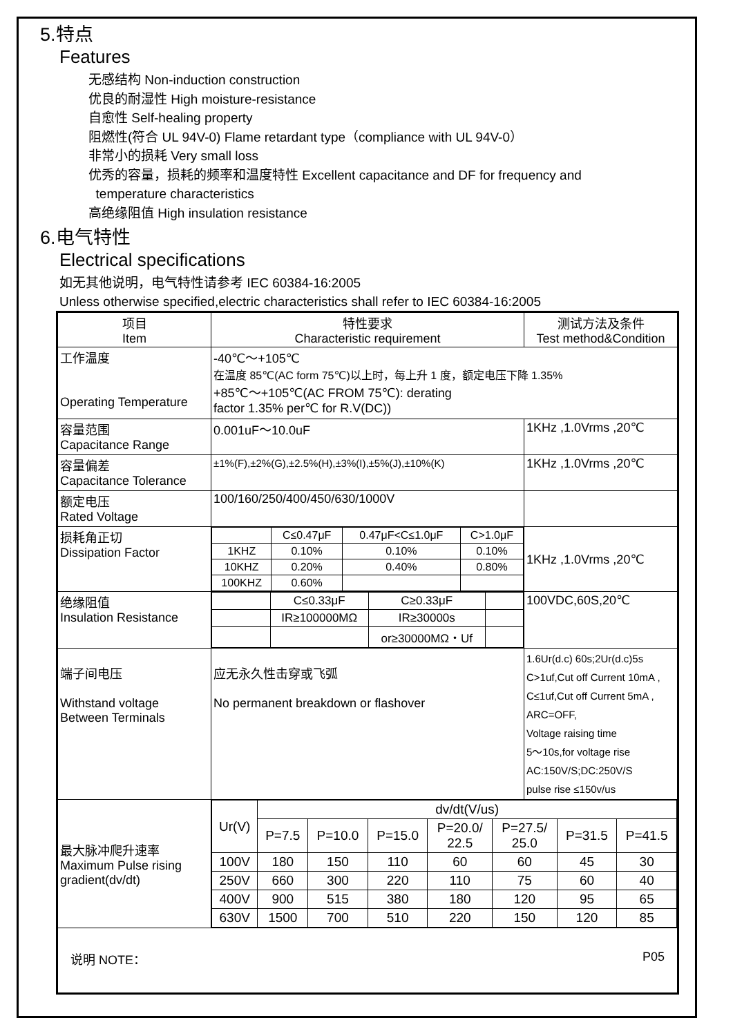5.特点
Features
无感结构 Non-induction construction
优良的耐湿性 High moisture-resistance
自愈性 Self-healing property
阻燃性(符合 UL 94V-0) Flame retardant type（compliance with UL 94V-0）
非常小的损耗 Very small loss
优秀的容量，损耗的频率和温度特性 Excellent capacitance and DF for frequency and
temperature characteristics
高绝缘阻值 High insulation resistance
6.电气特性
Electrical specifications
如无其他说明，电气特性请参考 IEC 60384-16:2005
Unless otherwise specified,electric characteristics shall refer to IEC 60384-16:2005
| 项目 Item | 特性要求 Characteristic requirement | 测试方法及条件 Test method&Condition |
| --- | --- | --- |
| 工作温度 Operating Temperature | -40℃～+105℃ 在温度 85℃(AC form 75℃)以上时，每上升 1 度，额定电压下降 1.35% +85℃～+105℃(AC FROM 75℃): derating factor 1.35% per℃ for R.V(DC)) | |
| 容量范围 Capacitance Range | 0.001uF～10.0uF | 1KHz ,1.0Vrms ,20℃ |
| 容量偏差 Capacitance Tolerance | ±1%(F),±2%(G),±2.5%(H),±3%(I),±5%(J),±10%(K) | 1KHz ,1.0Vrms ,20℃ |
| 额定电压 Rated Voltage | 100/160/250/400/450/630/1000V | |
| 损耗角正切 Dissipation Factor | / / C≤0.47μF / 0.47μF<C≤1.0μF / C>1.0μF / / 1KHZ / 0.10% / 0.10% / 0.10% / / 10KHZ / 0.20% / 0.40% / 0.80% / / 100KHZ / 0.60% / / / | 1KHz ,1.0Vrms ,20℃ |
| 绝缘阻值 Insulation Resistance | / / C≤0.33μF / C≥0.33μF / / / / IR≥100000MΩ / IR≥30000s / / / / / or≥30000MΩ・Uf / / | 100VDC,60S,20℃ |
| 端子间电压 Withstand voltage Between Terminals | 应无永久性击穿或飞弧 No permanent breakdown or flashover | 1.6Ur(d.c) 60s;2Ur(d.c)5s C>1uf,Cut off Current 10mA , C≤1uf,Cut off Current 5mA , ARC=OFF, Voltage raising time 5～10s,for voltage rise AC:150V/S;DC:250V/S pulse rise ≤150v/us |
| 最大脉冲爬升速率 Maximum Pulse rising gradient(dv/dt) | / Ur(V) / dv/dt(V/us) / / / / / / / / / P=7.5 / P=10.0 / P=15.0 / P=20.0/ 22.5 / P=27.5/ 25.0 / P=31.5 / P=41.5 / / 100V / 180 / 150 / 110 / 60 / 60 / 45 / 30 / / 250V / 660 / 300 / 220 / 110 / 75 / 60 / 40 / / 400V / 900 / 515 / 380 / 180 / 120 / 95 / 65 / / 630V / 1500 / 700 / 510 / 220 / 150 / 120 / 85 / | |
| 说明 NOTE： P05 | | |